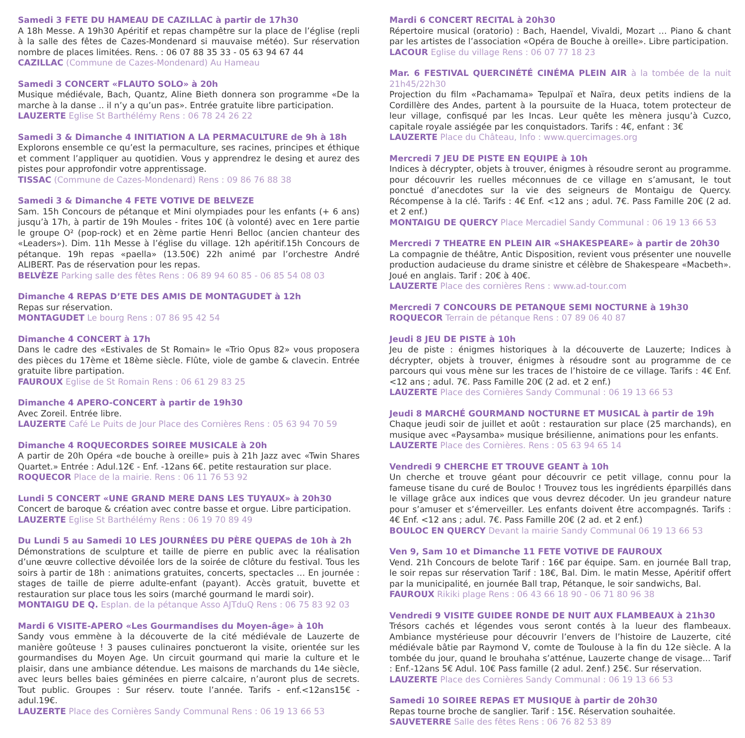Samedi 3 FETE DU HAMEAU DE CAZILLAC à partir de 17h30
A 18h Messe. A 19h30 Apéritif et repas champêtre sur la place de l’église (repli à la salle des fêtes de Cazes-Mondenard si mauvaise météo). Sur réservation nombre de places limitées. Rens. : 06 07 88 35 33 - 05 63 94 67 44
CAZILLAC (Commune de Cazes-Mondenard) Au Hameau
Samedi 3 CONCERT «FLAUTO SOLO» à 20h
Musique médiévale, Bach, Quantz, Aline Bieth donnera son programme «De la marche à la danse .. il n’y a qu’un pas». Entrée gratuite libre participation.
LAUZERTE Eglise St Barthélémy Rens : 06 78 24 26 22
Samedi 3 & Dimanche 4 INITIATION A LA PERMACULTURE de 9h à 18h
Explorons ensemble ce qu’est la permaculture, ses racines, principes et éthique et comment l’appliquer au quotidien. Vous y apprendrez le desing et aurez des pistes pour approfondir votre apprentissage.
TISSAC (Commune de Cazes-Mondenard) Rens : 09 86 76 88 38
Samedi 3 & Dimanche 4 FETE VOTIVE DE BELVEZE
Sam. 15h Concours de pétanque et Mini olympiades pour les enfants (+ 6 ans) jusqu’à 17h, à partir de 19h Moules - frites 10€ (à volonté) avec en 1ere partie le groupe O² (pop-rock) et en 2ème partie Henri Belloc (ancien chanteur des «Leaders»). Dim. 11h Messe à l’église du village. 12h apéritif.15h Concours de pétanque. 19h repas «paella» (13.50€) 22h animé par l’orchestre André ALIBERT. Pas de réservation pour les repas.
BELVÈZE Parking salle des fêtes Rens : 06 89 94 60 85 - 06 85 54 08 03
Dimanche 4 REPAS D’ETE DES AMIS DE MONTAGUDET à 12h
Repas sur réservation.
MONTAGUDET Le bourg Rens : 07 86 95 42 54
Dimanche 4 CONCERT à 17h
Dans le cadre des «Estivales de St Romain» le «Trio Opus 82» vous proposera des pièces du 17ème et 18ème siècle. Flûte, viole de gambe & clavecin. Entrée gratuite libre partipation.
FAUROUX Eglise de St Romain Rens : 06 61 29 83 25
Dimanche 4 APERO-CONCERT à partir de 19h30
Avec Zoreil. Entrée libre.
LAUZERTE Café Le Puits de Jour Place des Cornières Rens : 05 63 94 70 59
Dimanche 4 ROQUECORDES SOIREE MUSICALE à 20h
A partir de 20h Opéra «de bouche à oreille» puis à 21h Jazz avec «Twin Shares Quartet.» Entrée : Adul.12€ - Enf. -12ans 6€. petite restauration sur place.
ROQUECOR Place de la mairie. Rens : 06 11 76 53 92
Lundi 5 CONCERT «UNE GRAND MERE DANS LES TUYAUX» à 20h30
Concert de baroque & création avec contre basse et orgue. Libre participation.
LAUZERTE Eglise St Barthélémy Rens : 06 19 70 89 49
Du Lundi 5 au Samedi 10 LES JOURNÉES DU PÈRE QUEPAS de 10h à 2h
Démonstrations de sculpture et taille de pierre en public avec la réalisation d’une œuvre collective dévoilée lors de la soirée de clôture du festival. Tous les soirs à partir de 18h : animations gratuites, concerts, spectacles … En journée : stages de taille de pierre adulte-enfant (payant). Accès gratuit, buvette et restauration sur place tous les soirs (marché gourmand le mardi soir).
MONTAIGU DE Q. Esplan. de la pétanque Asso AJTduQ Rens : 06 75 83 92 03
Mardi 6 VISITE-APERO «Les Gourmandises du Moyen-âge» à 10h
Sandy vous emmène à la découverte de la cité médiévale de Lauzerte de manière goûteuse ! 3 pauses culinaires ponctueront la visite, orientée sur les gourmandises du Moyen Age. Un circuit gourmand qui marie la culture et le plaisir, dans une ambiance détendue. Les maisons de marchands du 14e siècle, avec leurs belles baies géminées en pierre calcaire, n’auront plus de secrets. Tout public. Groupes : Sur réserv. toute l’année. Tarifs - enf.<12ans15€ - adul.19€.
LAUZERTE Place des Cornières Sandy Communal Rens : 06 19 13 66 53
Mardi 6 CONCERT RECITAL à 20h30
Répertoire musical (oratorio) : Bach, Haendel, Vivaldi, Mozart … Piano & chant par les artistes de l’association «Opéra de Bouche à oreille». Libre participation.
LACOUR Eglise du village Rens : 06 07 77 18 23
Mar. 6 FESTIVAL QUERCINÉTÉ CINÉMA PLEIN AIR à la tombée de la nuit 21h45/22h30
Projection du film «Pachamama» Tepulpaï et Naïra, deux petits indiens de la Cordillère des Andes, partent à la poursuite de la Huaca, totem protecteur de leur village, confisqué par les Incas. Leur quête les mènera jusqu’à Cuzco, capitale royale assiégée par les conquistadors. Tarifs : 4€, enfant : 3€
LAUZERTE Place du Château, Info : www.quercimages.org
Mercredi 7 JEU DE PISTE EN EQUIPE à 10h
Indices à décrypter, objets à trouver, énigmes à résoudre seront au programme. pour découvrir les ruelles méconnues de ce village en s’amusant, le tout ponctué d’anecdotes sur la vie des seigneurs de Montaigu de Quercy. Récompense à la clé. Tarifs : 4€ Enf. <12 ans ; adul. 7€. Pass Famille 20€ (2 ad. et 2 enf.)
MONTAIGU DE QUERCY Place Mercadiel Sandy Communal : 06 19 13 66 53
Mercredi 7 THEATRE EN PLEIN AIR «SHAKESPEARE» à partir de 20h30
La compagnie de théâtre, Antic Disposition, revient vous présenter une nouvelle production audacieuse du drame sinistre et célèbre de Shakespeare «Macbeth». Joué en anglais. Tarif : 20€ à 40€.
LAUZERTE Place des cornières Rens : www.ad-tour.com
Mercredi 7 CONCOURS DE PETANQUE SEMI NOCTURNE à 19h30
ROQUECOR Terrain de pétanque Rens : 07 89 06 40 87
Jeudi 8 JEU DE PISTE à 10h
Jeu de piste : énigmes historiques à la découverte de Lauzerte; Indices à décrypter, objets à trouver, énigmes à résoudre sont au programme de ce parcours qui vous mène sur les traces de l’histoire de ce village. Tarifs : 4€ Enf. <12 ans ; adul. 7€. Pass Famille 20€ (2 ad. et 2 enf.)
LAUZERTE Place des Cornières Sandy Communal : 06 19 13 66 53
Jeudi 8 MARCHÉ GOURMAND NOCTURNE ET MUSICAL à partir de 19h
Chaque jeudi soir de juillet et août : restauration sur place (25 marchands), en musique avec «Paysamba» musique brésilienne, animations pour les enfants.
LAUZERTE Place des Cornières. Rens : 05 63 94 65 14
Vendredi 9 CHERCHE ET TROUVE GEANT à 10h
Un cherche et trouve géant pour découvrir ce petit village, connu pour la fameuse tisane du curé de Bouloc ! Trouvez tous les ingrédients éparpillés dans le village grâce aux indices que vous devrez décoder. Un jeu grandeur nature pour s’amuser et s’émerveiller. Les enfants doivent être accompagnés. Tarifs : 4€ Enf. <12 ans ; adul. 7€. Pass Famille 20€ (2 ad. et 2 enf.)
BOULOC EN QUERCY Devant la mairie Sandy Communal 06 19 13 66 53
Ven 9, Sam 10 et Dimanche 11 FETE VOTIVE DE FAUROUX
Vend. 21h Concours de belote Tarif : 16€ par équipe. Sam. en journée Ball trap, le soir repas sur réservation Tarif : 18€, Bal. Dim. le matin Messe, Apéritif offert par la municipalité, en journée Ball trap, Pétanque, le soir sandwichs, Bal.
FAUROUX Rikiki plage Rens : 06 43 66 18 90 - 06 71 80 96 38
Vendredi 9 VISITE GUIDEE RONDE DE NUIT AUX FLAMBEAUX à 21h30
Trésors cachés et légendes vous seront contés à la lueur des flambeaux. Ambiance mystérieuse pour découvrir l’envers de l’histoire de Lauzerte, cité médiévale bâtie par Raymond V, comte de Toulouse à la fin du 12e siècle. A la tombée du jour, quand le brouhaha s’atténue, Lauzerte change de visage... Tarif : Enf.-12ans 5€ Adul. 10€ Pass famille (2 adul. 2enf.) 25€. Sur réservation.
LAUZERTE Place des Cornières Sandy Communal : 06 19 13 66 53
Samedi 10 SOIREE REPAS ET MUSIQUE à partir de 20h30
Repas tourne broche de sanglier. Tarif : 15€. Réservation souhaitée.
SAUVETERRE Salle des fêtes Rens : 06 76 82 53 89